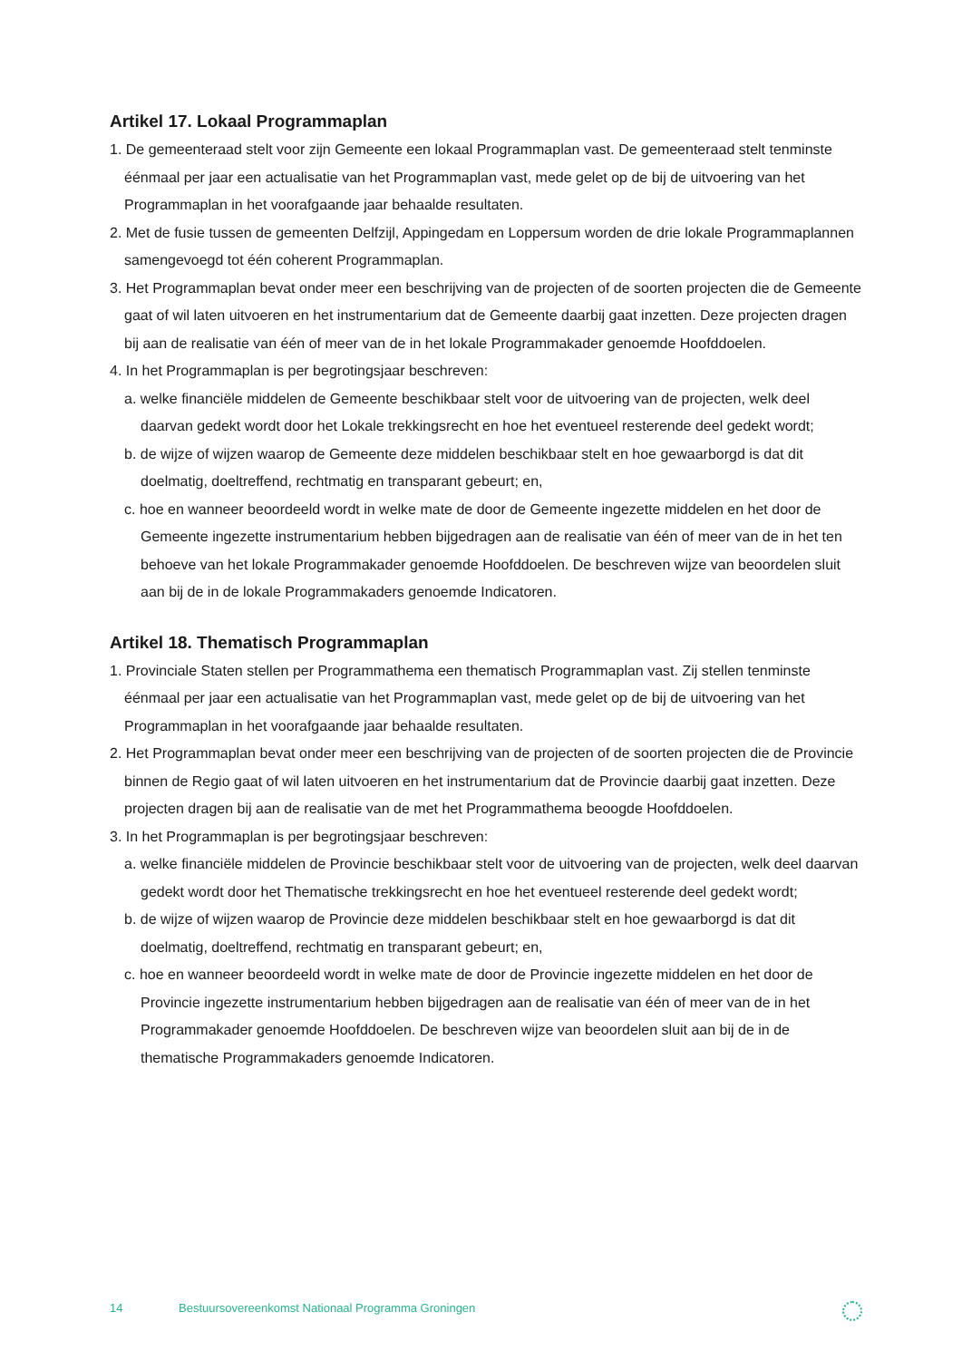Artikel 17. Lokaal Programmaplan
1. De gemeenteraad stelt voor zijn Gemeente een lokaal Programmaplan vast. De gemeenteraad stelt tenminste éénmaal per jaar een actualisatie van het Programmaplan vast, mede gelet op de bij de uitvoering van het Programmaplan in het voorafgaande jaar behaalde resultaten.
2. Met de fusie tussen de gemeenten Delfzijl, Appingedam en Loppersum worden de drie lokale Programmaplannen samengevoegd tot één coherent Programmaplan.
3. Het Programmaplan bevat onder meer een beschrijving van de projecten of de soorten projecten die de Gemeente gaat of wil laten uitvoeren en het instrumentarium dat de Gemeente daarbij gaat inzetten. Deze projecten dragen bij aan de realisatie van één of meer van de in het lokale Programmakader genoemde Hoofddoelen.
4. In het Programmaplan is per begrotingsjaar beschreven:
a. welke financiële middelen de Gemeente beschikbaar stelt voor de uitvoering van de projecten, welk deel daarvan gedekt wordt door het Lokale trekkingsrecht en hoe het eventueel resterende deel gedekt wordt;
b. de wijze of wijzen waarop de Gemeente deze middelen beschikbaar stelt en hoe gewaarborgd is dat dit doelmatig, doeltreffend, rechtmatig en transparant gebeurt; en,
c. hoe en wanneer beoordeeld wordt in welke mate de door de Gemeente ingezette middelen en het door de Gemeente ingezette instrumentarium hebben bijgedragen aan de realisatie van één of meer van de in het ten behoeve van het lokale Programmakader genoemde Hoofddoelen. De beschreven wijze van beoordelen sluit aan bij de in de lokale Programmakaders genoemde Indicatoren.
Artikel 18. Thematisch Programmaplan
1. Provinciale Staten stellen per Programmathema een thematisch Programmaplan vast. Zij stellen tenminste éénmaal per jaar een actualisatie van het Programmaplan vast, mede gelet op de bij de uitvoering van het Programmaplan in het voorafgaande jaar behaalde resultaten.
2. Het Programmaplan bevat onder meer een beschrijving van de projecten of de soorten projecten die de Provincie binnen de Regio gaat of wil laten uitvoeren en het instrumentarium dat de Provincie daarbij gaat inzetten. Deze projecten dragen bij aan de realisatie van de met het Programmathema beoogde Hoofddoelen.
3. In het Programmaplan is per begrotingsjaar beschreven:
a. welke financiële middelen de Provincie beschikbaar stelt voor de uitvoering van de projecten, welk deel daarvan gedekt wordt door het Thematische trekkingsrecht en hoe het eventueel resterende deel gedekt wordt;
b. de wijze of wijzen waarop de Provincie deze middelen beschikbaar stelt en hoe gewaarborgd is dat dit doelmatig, doeltreffend, rechtmatig en transparant gebeurt; en,
c. hoe en wanneer beoordeeld wordt in welke mate de door de Provincie ingezette middelen en het door de Provincie ingezette instrumentarium hebben bijgedragen aan de realisatie van één of meer van de in het Programmakader genoemde Hoofddoelen. De beschreven wijze van beoordelen sluit aan bij de in de thematische Programmakaders genoemde Indicatoren.
14 Bestuursovereenkomst Nationaal Programma Groningen